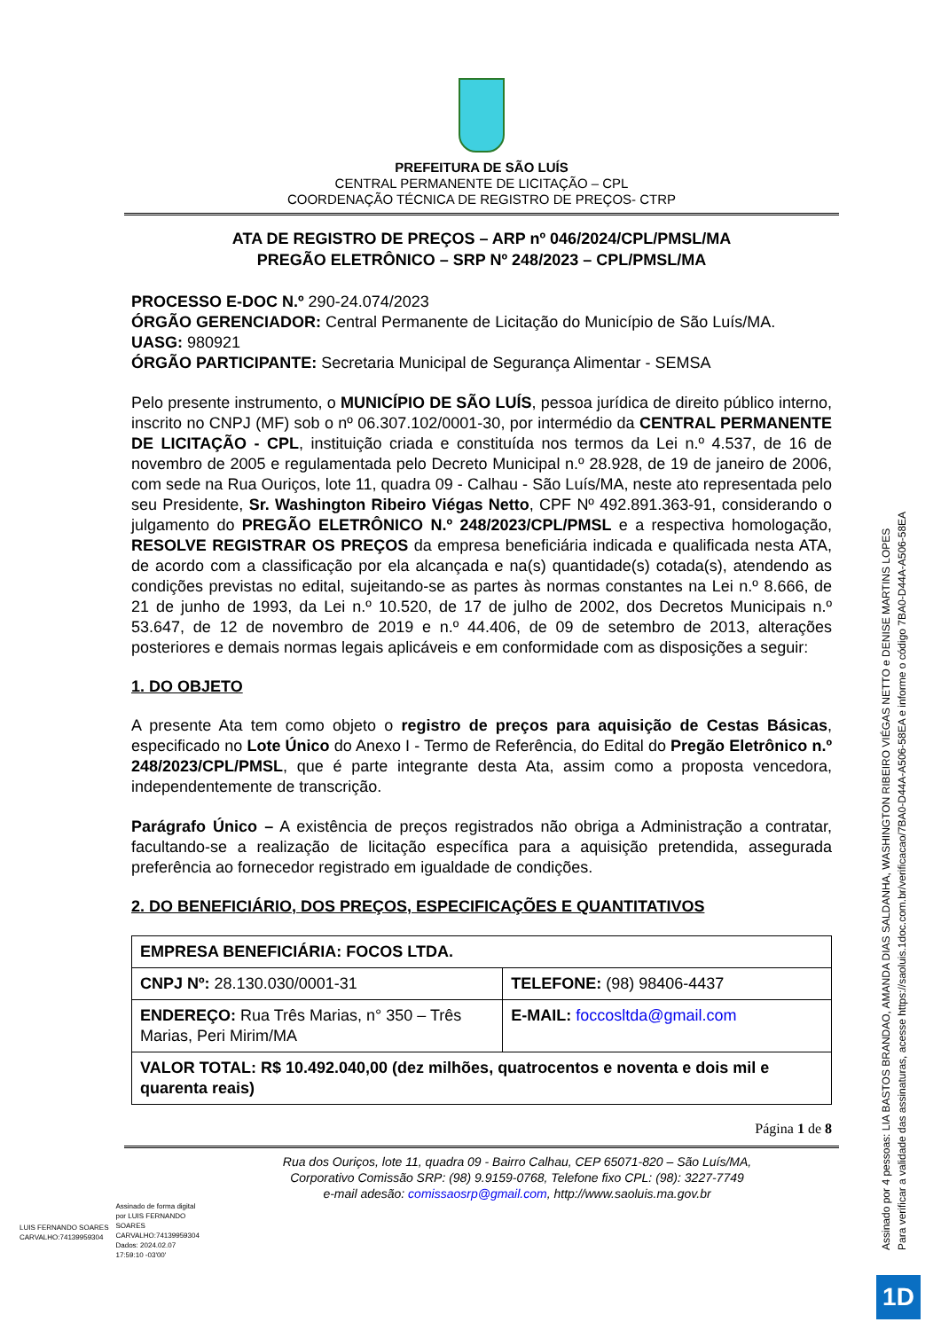PREFEITURA DE SÃO LUÍS
CENTRAL PERMANENTE DE LICITAÇÃO – CPL
COORDENAÇÃO TÉCNICA DE REGISTRO DE PREÇOS- CTRP
ATA DE REGISTRO DE PREÇOS – ARP nº 046/2024/CPL/PMSL/MA
PREGÃO ELETRÔNICO – SRP Nº 248/2023 – CPL/PMSL/MA
PROCESSO E-DOC N.º 290-24.074/2023
ÓRGÃO GERENCIADOR: Central Permanente de Licitação do Município de São Luís/MA.
UASG: 980921
ÓRGÃO PARTICIPANTE: Secretaria Municipal de Segurança Alimentar - SEMSA
Pelo presente instrumento, o MUNICÍPIO DE SÃO LUÍS, pessoa jurídica de direito público interno, inscrito no CNPJ (MF) sob o nº 06.307.102/0001-30, por intermédio da CENTRAL PERMANENTE DE LICITAÇÃO - CPL, instituição criada e constituída nos termos da Lei n.º 4.537, de 16 de novembro de 2005 e regulamentada pelo Decreto Municipal n.º 28.928, de 19 de janeiro de 2006, com sede na Rua Ouriços, lote 11, quadra 09 - Calhau - São Luís/MA, neste ato representada pelo seu Presidente, Sr. Washington Ribeiro Viégas Netto, CPF Nº 492.891.363-91, considerando o julgamento do PREGÃO ELETRÔNICO N.º 248/2023/CPL/PMSL e a respectiva homologação, RESOLVE REGISTRAR OS PREÇOS da empresa beneficiária indicada e qualificada nesta ATA, de acordo com a classificação por ela alcançada e na(s) quantidade(s) cotada(s), atendendo as condições previstas no edital, sujeitando-se as partes às normas constantes na Lei n.º 8.666, de 21 de junho de 1993, da Lei n.º 10.520, de 17 de julho de 2002, dos Decretos Municipais n.º 53.647, de 12 de novembro de 2019 e n.º 44.406, de 09 de setembro de 2013, alterações posteriores e demais normas legais aplicáveis e em conformidade com as disposições a seguir:
1. DO OBJETO
A presente Ata tem como objeto o registro de preços para aquisição de Cestas Básicas, especificado no Lote Único do Anexo I - Termo de Referência, do Edital do Pregão Eletrônico n.º 248/2023/CPL/PMSL, que é parte integrante desta Ata, assim como a proposta vencedora, independentemente de transcrição.
Parágrafo Único – A existência de preços registrados não obriga a Administração a contratar, facultando-se a realização de licitação específica para a aquisição pretendida, assegurada preferência ao fornecedor registrado em igualdade de condições.
2. DO BENEFICIÁRIO, DOS PREÇOS, ESPECIFICAÇÕES E QUANTITATIVOS
| EMPRESA BENEFICIÁRIA: FOCOS LTDA. | |
| CNPJ Nº: 28.130.030/0001-31 | TELEFONE: (98) 98406-4437 |
| ENDEREÇO: Rua Três Marias, n° 350 – Três Marias, Peri Mirim/MA | E-MAIL: foccosltda@gmail.com |
| VALOR TOTAL: R$ 10.492.040,00 (dez milhões, quatrocentos e noventa e dois mil e quarenta reais) | |
Página 1 de 8
Rua dos Ouriços, lote 11, quadra 09 - Bairro Calhau, CEP 65071-820 – São Luís/MA,
Corporativo Comissão SRP: (98) 9.9159-0768, Telefone fixo CPL: (98): 3227-7749
e-mail adesão: comissaosrp@gmail.com, http://www.saoluis.ma.gov.br
LUIS FERNANDO SOARES
CARVALHO:74139959304
Assinado de forma digital
por LUIS FERNANDO
SOARES
CARVALHO:74139959304
Dados: 2024.02.07
17:59:10 -03'00'
Assinado por 4 pessoas: LIA BASTOS BRANDAO, AMANDA DIAS SALDANHA, WASHINGTON RIBEIRO VIÉGAS NETTO e DENISE MARTINS LOPES
Para verificar a validade das assinaturas, acesse https://saoluis.1doc.com.br/verificacao/7BA0-D44A-A506-58EA e informe o código 7BA0-D44A-A506-58EA
1D